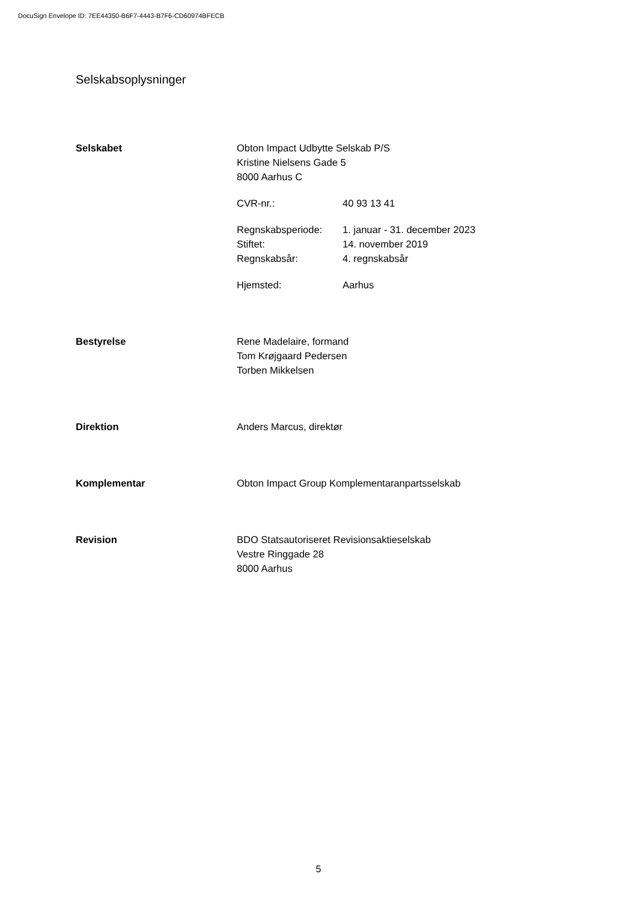DocuSign Envelope ID: 7EE44350-B6F7-4443-B7F6-CD60974BFECB
Selskabsoplysninger
Selskabet Obton Impact Udbytte Selskab P/S
Kristine Nielsens Gade 5
8000 Aarhus C
CVR-nr.: 40 93 13 41
Regnskabsperiode: 1. januar - 31. december 2023 Stiftet: 14. november 2019 Regnskabsår: 4. regnskabsår
Hjemsted: Aarhus
Bestyrelse Rene Madelaire, formand
Tom Krøjgaard Pedersen
Torben Mikkelsen
Direktion Anders Marcus, direktør
Komplementar Obton Impact Group Komplementaranpartsselskab
Revision BDO Statsautoriseret Revisionsaktieselskab
Vestre Ringgade 28
8000 Aarhus
5